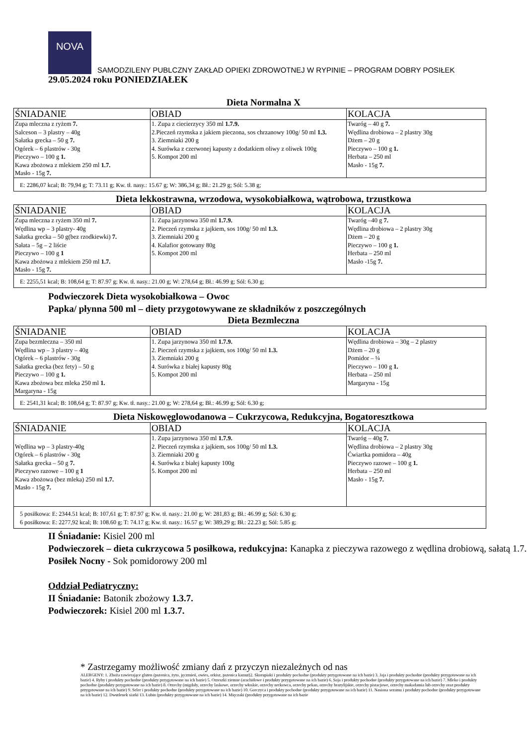NOVA
SAMODZILENY PUBLCZNY ZAKŁAD OPIEKI ZDROWOTNEJ W RYPINIE – PROGRAM DOBRY POSIŁEK
29.05.2024 roku PONIEDZIAŁEK
Dieta Normalna X
| ŚNIADANIE | OBIAD | KOLACJA |
| --- | --- | --- |
| Zupa mleczna z ryżem 7. Salceson – 3 plastry – 40g Sałatka grecka – 50 g 7. Ogórek – 6 plastrów - 30g Pieczywo – 100 g 1. Kawa zbożowa z mlekiem 250 ml 1.7. Masło - 15g 7. | 1. Zupa z ciecierzycy 350 ml 1.7.9. 2.Pieczeń rzymska z jakiem pieczona, sos chrzanowy 100g/ 50 ml 1.3. 3. Ziemniaki 200 g 4. Surówka z czerwonej kapusty z dodatkiem oliwy z oliwek 100g 5. Kompot 200 ml | Twaróg – 40 g 7. Wędlina drobiowa – 2 plastry 30g Dżem – 20 g Pieczywo – 100 g 1. Herbata – 250 ml Masło - 15g 7. |
| E: 2286,07 kcal; B: 79,94 g; T: 73.11 g; Kw. tł. nasy.: 15.67 g; W: 386,34 g; Bł.: 21.29 g; Sól: 5.38 g; | | |
Dieta lekkostrawna, wrzodowa, wysokobiałkowa, wątrobowa, trzustkowa
| ŚNIADANIE | OBIAD | KOLACJA |
| --- | --- | --- |
| Zupa mleczna z ryżem 350 ml 7. Wędlina wp – 3 plastry- 40g Sałatka grecka – 50 g(bez rzodkiewki) 7. Sałata – 5g – 2 liście Pieczywo – 100 g 1 Kawa zbożowa z mlekiem 250 ml 1.7. Masło - 15g 7. | 1. Zupa jarzynowa 350 ml 1.7.9. 2. Pieczeń rzymska z jajkiem, sos 100g/ 50 ml 1.3. 3. Ziemniaki 200 g 4. Kalafior gotowany 80g 5. Kompot 200 ml | Twaróg –40 g 7. Wędlina drobiowa – 2 plastry 30g Dżem – 20 g Pieczywo – 100 g 1. Herbata – 250 ml Masło -15g 7. |
| E: 2255,51 kcal; B: 108,64 g; T: 87.97 g; Kw. tł. nasy.: 21.00 g; W: 278,64 g; Bł.: 46.99 g; Sól: 6.30 g; | | |
Podwieczorek Dieta wysokobiałkowa – Owoc
Papka/ płynna 500 ml – diety przygotowywane ze składników z poszczególnych
Dieta Bezmleczna
| ŚNIADANIE | OBIAD | KOLACJA |
| --- | --- | --- |
| Zupa bezmleczna – 350 ml Wędlina wp – 3 plastry – 40g Ogórek – 6 plastrów - 30g Sałatka grecka (bez fety) – 50 g Pieczywo – 100 g 1. Kawa zbożowa bez mleka 250 ml 1. Margaryna - 15g | 1. Zupa jarzynowa 350 ml 1.7.9. 2. Pieczeń rzymska z jajkiem, sos 100g/ 50 ml 1.3. 3. Ziemniaki 200 g 4. Surówka z białej kapusty 80g 5. Kompot 200 ml | Wędlina drobiowa – 30g – 2 plastry Dżem – 20 g Pomidor – ¼ Pieczywo – 100 g 1. Herbata – 250 ml Margaryna - 15g |
| E: 2541,31 kcal; B: 108,64 g; T: 87.97 g; Kw. tł. nasy.: 21.00 g; W: 278,64 g; Bł.: 46.99 g; Sól: 6.30 g; | | |
Dieta Niskowęglowodanowa – Cukrzycowa, Redukcyjna, Bogatoresztkowa
| ŚNIADANIE | OBIAD | KOLACJA |
| --- | --- | --- |
| Wędlina wp – 3 plastry-40g Ogórek – 6 plastrów - 30g Sałatka grecka – 50 g 7. Pieczywo razowe – 100 g 1 Kawa zbożowa (bez mleka) 250 ml 1.7. Masło - 15g 7. | 1. Zupa jarzynowa 350 ml 1.7.9. 2. Pieczeń rzymska z jajkiem, sos 100g/ 50 ml 1.3. 3. Ziemniaki 200 g 4. Surówka z białej kapusty 100g 5. Kompot 200 ml | Twaróg – 40g 7. Wędlina drobiowa – 2 plastry 30g Ćwiartka pomidora – 40g Pieczywo razowe – 100 g 1. Herbata – 250 ml Masło - 15g 7. |
| 5 posiłkowa: E: 2344.51 kcal; B: 107,61 g; T: 87.97 g; Kw. tł. nasy.: 21.00 g; W: 281,83 g; Bł.: 46.99 g; Sól: 6.30 g; 6 posiłkowa: E: 2277,92 kcal; B: 108.60 g; T: 74.17 g; Kw. tł. nasy.: 16.57 g; W: 389,29 g; Bł.: 22.23 g; Sól: 5.85 g; | | |
II Śniadanie: Kisiel 200 ml
Podwieczorek – dieta cukrzycowa 5 posiłkowa, redukcyjna: Kanapka z pieczywa razowego z wędlina drobiową, sałatą 1.7.
Posiłek Nocny - Sok pomidorowy 200 ml
Oddział Pediatryczny:
II Śniadanie: Batonik zbożowy 1.3.7.
Podwieczorek: Kisiel 200 ml 1.3.7.
* Zastrzegamy możliwość zmiany dań z przyczyn niezależnych od nas
ALERGENY: 1. Zboża zawierające gluten (pszenica, żyto, jęczmień, owies, orkisz, pszenica kamut)2. Skorupiaki i produkty pochodne (produkty przygotowane na ich bazie) 3. Jaja i produkty pochodne (produkty przygotowane na ich bazie) 4. Ryby i produkty pochodne (produkty przygotowane na ich bazie) 5. Orzeszki ziemne (arachidowe i produkty przygotowane na ich bazie) 6. Soja i produkty pochodne (produkty przygotowane na ich bazie) 7. Mleko i produkty pochodne (produkty przygotowane na ich bazie) 8. Orzechy (migdały, orzechy laskowe, orzechy włoskie, orzechy nerkowca, orzechy pekan, orzechy brazylijskie, orzechy pistacjowe, orzechy makadamia lub orzechy oraz produkty przygotowane na ich bazie) 9. Seler i produkty pochodne (produkty przygotowane na ich bazie) 10. Gorczyca i produkty pochodne (produkty przygotowane na ich bazie) 11. Nasiona sezamu i produkty pochodne (produkty przygotowane na ich bazie) 12. Dwutlenek siarki 13. Łubin (produkty przygotowane na ich bazie) 14. Mięczaki (produkty przygotowane na ich bazie